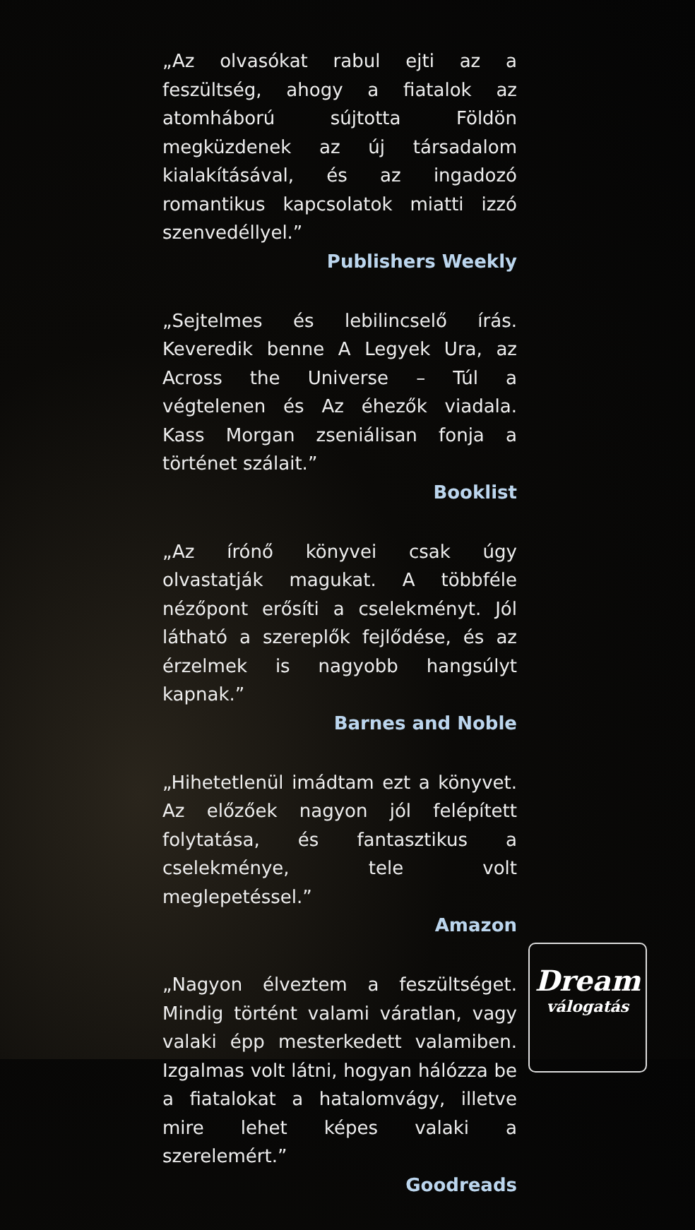„Az olvasókat rabul ejti az a feszültség, ahogy a fiatalok az atomháború sújtotta Földön megküzdenek az új társadalom kialakításával, és az ingadozó romantikus kapcsolatok miatti izzó szenvedéllyel.”
Publishers Weekly
„Sejtelmes és lebilincselő írás. Keveredik benne A Legyek Ura, az Across the Universe – Túl a végtelenen és Az éhezők viadala. Kass Morgan zseniálisan fonja a történet szálait.”
Booklist
„Az írónő könyvei csak úgy olvastatják magukat. A többféle nézőpont erősíti a cselekményt. Jól látható a szereplők fejlődése, és az érzelmek is nagyobb hangsúlyt kapnak.”
Barnes and Noble
„Hihetetlenül imádtam ezt a könyvet. Az előzőek nagyon jól felépített folytatása, és fantasztikus a cselekménye, tele volt meglepetéssel.”
Amazon
„Nagyon élveztem a feszültséget. Mindig történt valami váratlan, vagy valaki épp mesterkedett valamiben. Izgalmas volt látni, hogyan hálózza be a fiatalokat a hatalomvágy, illetve mire lehet képes valaki a szerelemért.”
Goodreads
Dream
válogatás